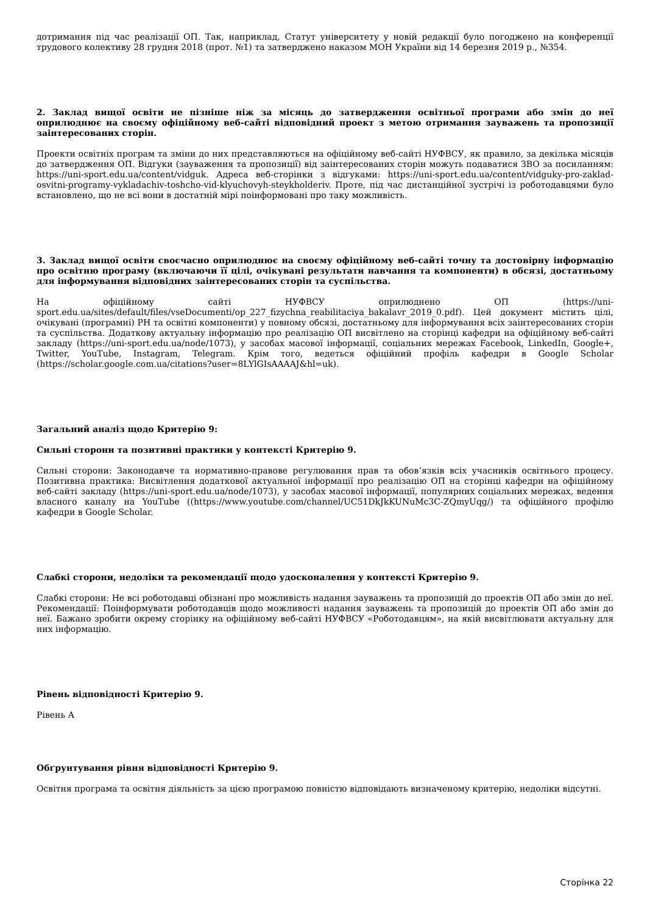дотримання під час реалізації ОП. Так, наприклад, Статут університету у новій редакції було погоджено на конференції трудового колективу 28 грудня 2018 (прот. №1) та затверджено наказом МОН України від 14 березня 2019 р., №354.
2. Заклад вищої освіти не пізніше ніж за місяць до затвердження освітньої програми або змін до неї оприлюднює на своєму офіційному веб-сайті відповідний проект з метою отримання зауважень та пропозиції заінтересованих сторін.
Проекти освітніх програм та зміни до них представляються на офіційному веб-сайті НУФВСУ, як правило, за декілька місяців до затвердження ОП. Відгуки (зауваження та пропозиції) від заінтересованих сторін можуть подаватися ЗВО за посиланням: https://uni-sport.edu.ua/content/vidguk. Адреса веб-сторінки з відгуками: https://uni-sport.edu.ua/content/vidguky-pro-zaklad-osvitni-programy-vykladachiv-toshcho-vid-klyuchovyh-steykholderiv. Проте, під час дистанційної зустрічі із роботодавцями було встановлено, що не всі вони в достатній мірі поінформовані про таку можливість.
3. Заклад вищої освіти своєчасно оприлюднює на своєму офіційному веб-сайті точну та достовірну інформацію про освітню програму (включаючи її цілі, очікувані результати навчання та компоненти) в обсязі, достатньому для інформування відповідних заінтересованих сторін та суспільства.
На офіційному сайті НУФВСУ оприлюднено ОП (https://uni-sport.edu.ua/sites/default/files/vseDocumenti/op_227_fizychna_reabilitaciya_bakalavr_2019_0.pdf). Цей документ містить цілі, очікувані (програмні) РН та освітні компоненти) у повному обсязі, достатньому для інформування всіх заінтересованих сторін та суспільства. Додаткову актуальну інформацію про реалізацію ОП висвітлено на сторінці кафедри на офіційному веб-сайті закладу (https://uni-sport.edu.ua/node/1073), у засобах масової інформації, соціальних мережах Facebook, LinkedIn, Google+, Twitter, YouTube, Instagram, Telegram. Крім того, ведеться офіційний профіль кафедри в Google Scholar (https://scholar.google.com.ua/citations?user=8LYlGIsAAAAJ&hl=uk).
Загальний аналіз щодо Критерію 9:
Сильні сторони та позитивні практики у контексті Критерію 9.
Сильні сторони: Законодавче та нормативно-правове регулювання прав та обов‘язків всіх учасників освітнього процесу. Позитивна практика: Висвітлення додаткової актуальної інформації про реалізацію ОП на сторінці кафедри на офіційному веб-сайті закладу (https://uni-sport.edu.ua/node/1073), у засобах масової інформації, популярних соціальних мережах, ведення власного каналу на YouTube ((https://www.youtube.com/channel/UC51DkJkKUNuMc3C-ZQmyUqg/) та офіційного профілю кафедри в Google Scholar.
Слабкі сторони, недоліки та рекомендації щодо удосконалення у контексті Критерію 9.
Слабкі сторони: Не всі роботодавці обізнані про можливість надання зауважень та пропозицій до проектів ОП або змін до неї. Рекомендації: Поінформувати роботодавців щодо можливості надання зауважень та пропозицій до проектів ОП або змін до неї. Бажано зробити окрему сторінку на офіційному веб-сайті НУФВСУ «Роботодавцям», на якій висвітлювати актуальну для них інформацію.
Рівень відповідності Критерію 9.
Рівень А
Обґрунтування рівня відповідності Критерію 9.
Освітня програма та освітня діяльність за цією програмою повністю відповідають визначеному критерію, недоліки відсутні.
Сторінка 22